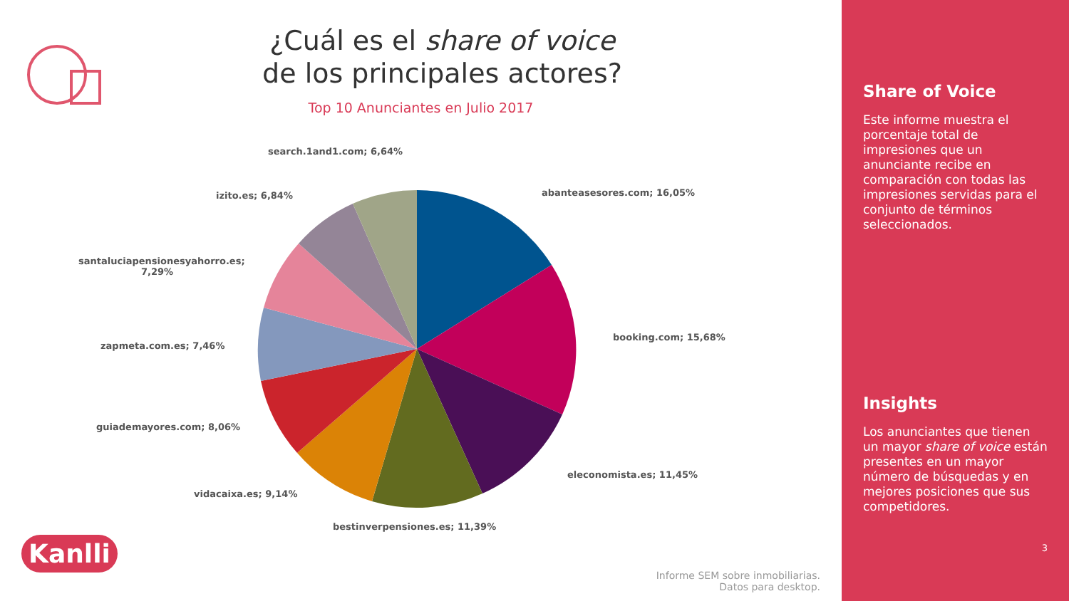¿Cuál es el share of voice
de los principales actores?
Top 10 Anunciantes en Julio 2017
search.1and1.com; 6,64%
abanteasesores.com; 16,05%
izito.es; 6,84%
santaluciapensionesyahorro.es;
7,29%
booking.com; 15,68%
zapmeta.com.es; 7,46%
guiademayores.com; 8,06%
eleconomista.es; 11,45%
vidacaixa.es; 9,14%
bestinverpensiones.es; 11,39%
Kanlli
Informe SEM sobre inmobiliarias.
Datos para desktop.
Share of Voice
Este informe muestra el porcentaje total de impresiones que un anunciante recibe en comparación con todas las impresiones servidas para el conjunto de términos seleccionados.
Insights
Los anunciantes que tienen un mayor share of voice están presentes en un mayor número de búsquedas y en mejores posiciones que sus competidores.
3